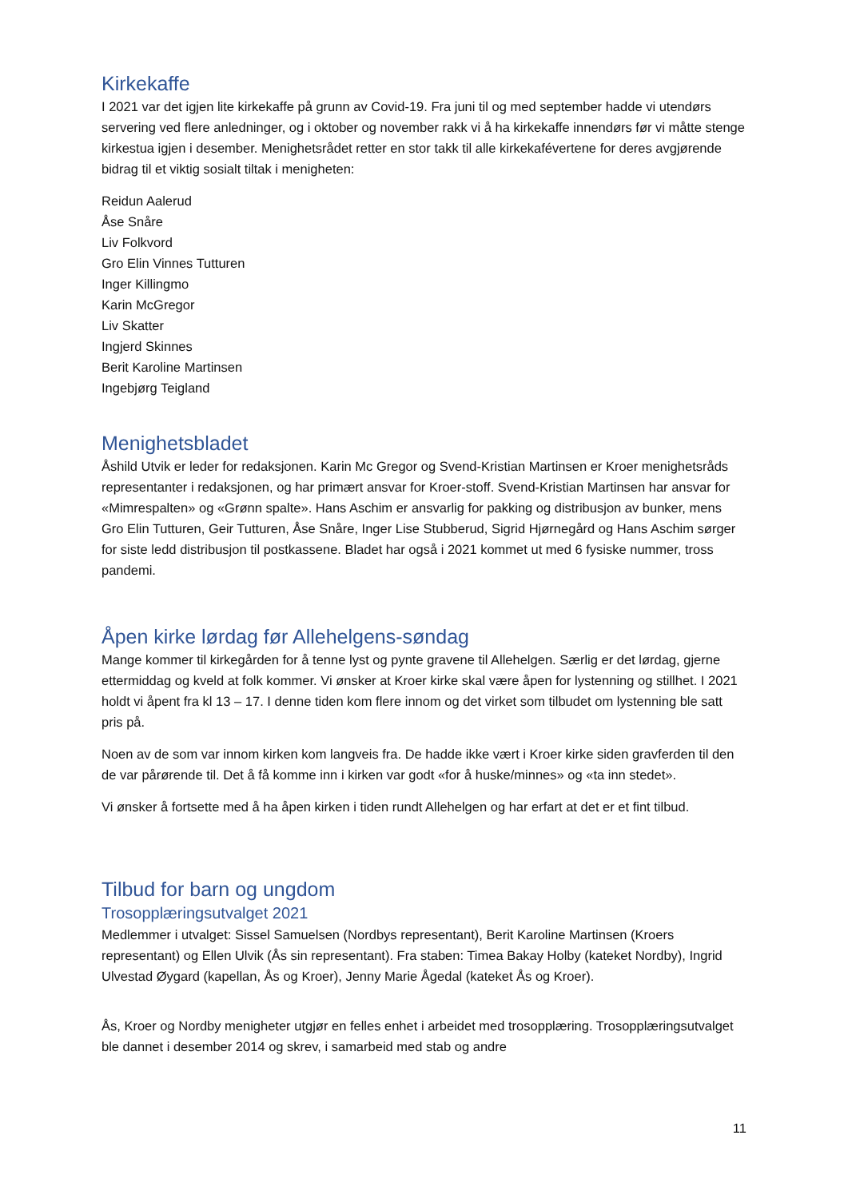Kirkekaffe
I 2021 var det igjen lite kirkekaffe på grunn av Covid-19. Fra juni til og med september hadde vi utendørs servering ved flere anledninger, og i oktober og november rakk vi å ha kirkekaffe innendørs før vi måtte stenge kirkestua igjen i desember. Menighetsrådet retter en stor takk til alle kirkekafévertene for deres avgjørende bidrag til et viktig sosialt tiltak i menigheten:
Reidun Aalerud
Åse Snåre
Liv Folkvord
Gro Elin Vinnes Tutturen
Inger Killingmo
Karin McGregor
Liv Skatter
Ingjerd Skinnes
Berit Karoline Martinsen
Ingebjørg Teigland
Menighetsbladet
Åshild Utvik er leder for redaksjonen. Karin Mc Gregor og Svend-Kristian Martinsen er Kroer menighetsråds representanter i redaksjonen, og har primært ansvar for Kroer-stoff. Svend-Kristian Martinsen har ansvar for «Mimrespalten» og «Grønn spalte». Hans Aschim er ansvarlig for pakking og distribusjon av bunker, mens Gro Elin Tutturen, Geir Tutturen, Åse Snåre, Inger Lise Stubberud, Sigrid Hjørnegård og Hans Aschim sørger for siste ledd distribusjon til postkassene. Bladet har også i 2021 kommet ut med 6 fysiske nummer, tross pandemi.
Åpen kirke lørdag før Allehelgens-søndag
Mange kommer til kirkegården for å tenne lyst og pynte gravene til Allehelgen. Særlig er det lørdag, gjerne ettermiddag og kveld at folk kommer. Vi ønsker at Kroer kirke skal være åpen for lystenning og stillhet. I 2021 holdt vi åpent fra kl 13 – 17. I denne tiden kom flere innom og det virket som tilbudet om lystenning ble satt pris på.
Noen av de som var innom kirken kom langveis fra. De hadde ikke vært i Kroer kirke siden gravferden til den de var pårørende til. Det å få komme inn i kirken var godt «for å huske/minnes» og «ta inn stedet».
Vi ønsker å fortsette med å ha åpen kirken i tiden rundt Allehelgen og har erfart at det er et fint tilbud.
Tilbud for barn og ungdom
Trosopplæringsutvalget 2021
Medlemmer i utvalget: Sissel Samuelsen (Nordbys representant), Berit Karoline Martinsen (Kroers representant) og Ellen Ulvik (Ås sin representant). Fra staben: Timea Bakay Holby (kateket Nordby), Ingrid Ulvestad Øygard (kapellan, Ås og Kroer), Jenny Marie Ågedal (kateket Ås og Kroer).
Ås, Kroer og Nordby menigheter utgjør en felles enhet i arbeidet med trosopplæring. Trosopplæringsutvalget ble dannet i desember 2014 og skrev, i samarbeid med stab og andre
11